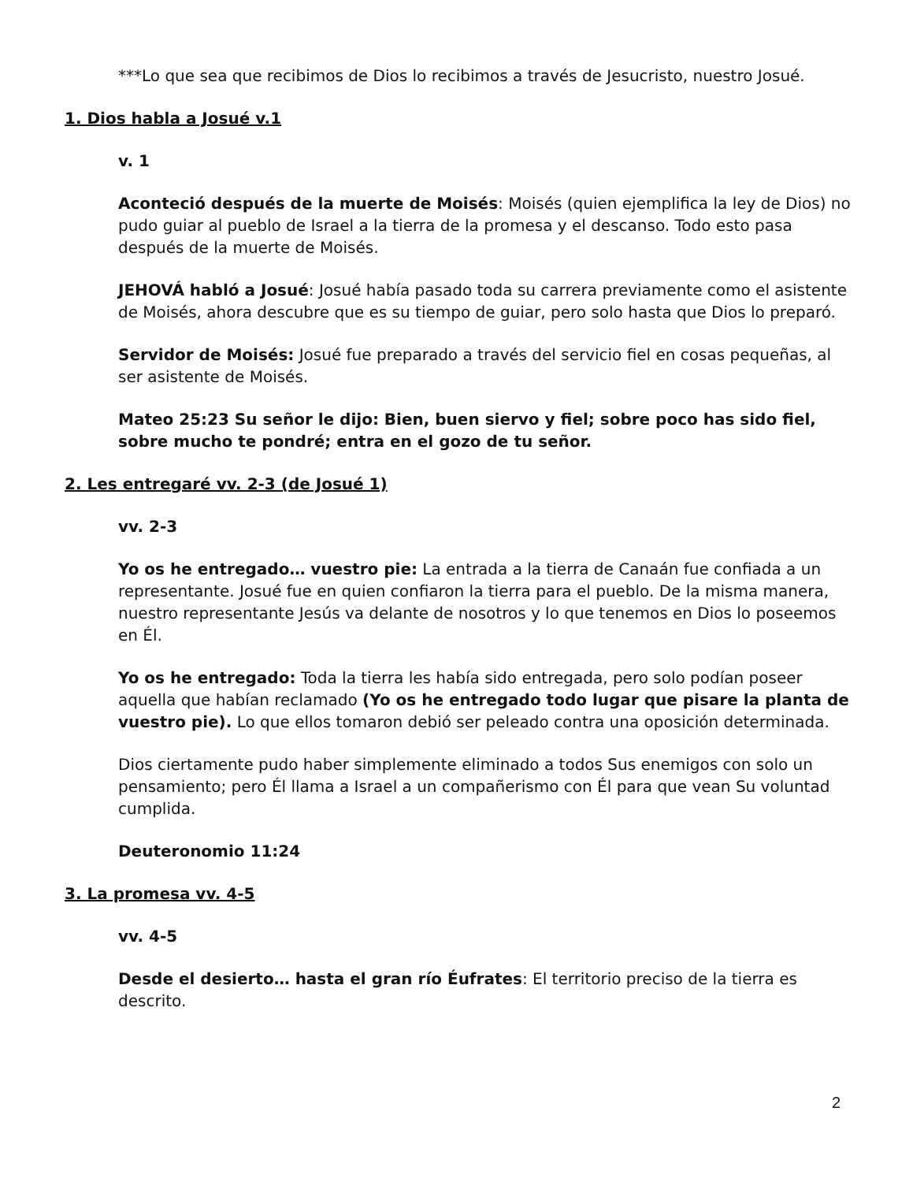***Lo que sea que recibimos de Dios lo recibimos a través de Jesucristo, nuestro Josué.
1. Dios habla a Josué v.1
v. 1
Aconteció después de la muerte de Moisés: Moisés (quien ejemplifica la ley de Dios) no pudo guiar al pueblo de Israel a la tierra de la promesa y el descanso. Todo esto pasa después de la muerte de Moisés.
JEHOVÁ habló a Josué: Josué había pasado toda su carrera previamente como el asistente de Moisés, ahora descubre que es su tiempo de guiar, pero solo hasta que Dios lo preparó.
Servidor de Moisés: Josué fue preparado a través del servicio fiel en cosas pequeñas, al ser asistente de Moisés.
Mateo 25:23 Su señor le dijo: Bien, buen siervo y fiel; sobre poco has sido fiel, sobre mucho te pondré; entra en el gozo de tu señor.
2. Les entregaré vv. 2-3 (de Josué 1)
vv. 2-3
Yo os he entregado… vuestro pie: La entrada a la tierra de Canaán fue confiada a un representante. Josué fue en quien confiaron la tierra para el pueblo. De la misma manera, nuestro representante Jesús va delante de nosotros y lo que tenemos en Dios lo poseemos en Él.
Yo os he entregado: Toda la tierra les había sido entregada, pero solo podían poseer aquella que habían reclamado (Yo os he entregado todo lugar que pisare la planta de vuestro pie). Lo que ellos tomaron debió ser peleado contra una oposición determinada.
Dios ciertamente pudo haber simplemente eliminado a todos Sus enemigos con solo un pensamiento; pero Él llama a Israel a un compañerismo con Él para que vean Su voluntad cumplida.
Deuteronomio 11:24
3. La promesa vv. 4-5
vv. 4-5
Desde el desierto… hasta el gran río Éufrates: El territorio preciso de la tierra es descrito.
2